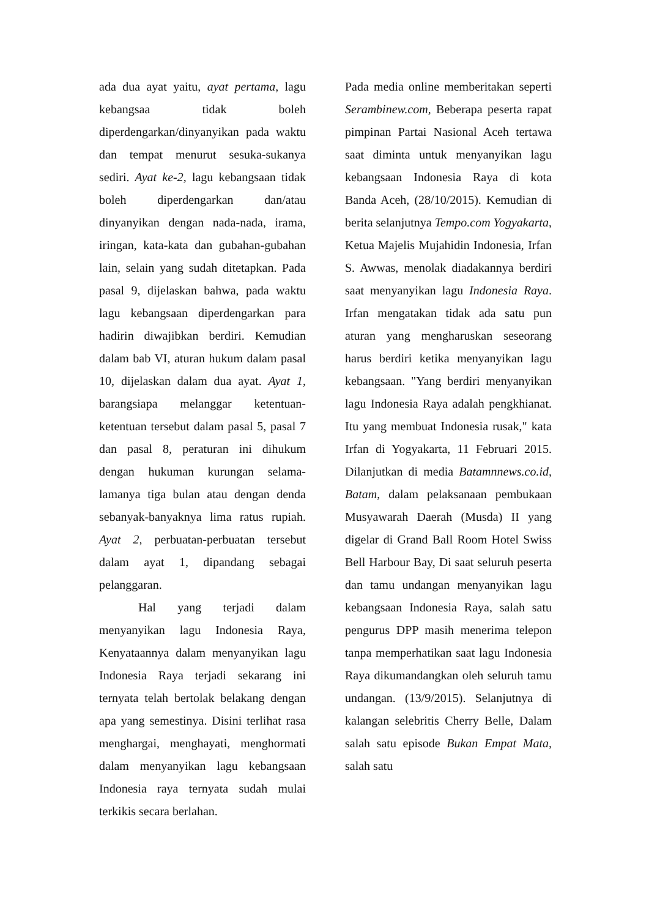ada dua ayat yaitu, ayat pertama, lagu kebangsaa tidak boleh diperdengarkan/dinyanyikan pada waktu dan tempat menurut sesuka-sukanya sediri. Ayat ke-2, lagu kebangsaan tidak boleh diperdengarkan dan/atau dinyanyikan dengan nada-nada, irama, iringan, kata-kata dan gubahan-gubahan lain, selain yang sudah ditetapkan. Pada pasal 9, dijelaskan bahwa, pada waktu lagu kebangsaan diperdengarkan para hadirin diwajibkan berdiri. Kemudian dalam bab VI, aturan hukum dalam pasal 10, dijelaskan dalam dua ayat. Ayat 1, barangsiapa melanggar ketentuan-ketentuan tersebut dalam pasal 5, pasal 7 dan pasal 8, peraturan ini dihukum dengan hukuman kurungan selama-lamanya tiga bulan atau dengan denda sebanyak-banyaknya lima ratus rupiah. Ayat 2, perbuatan-perbuatan tersebut dalam ayat 1, dipandang sebagai pelanggaran.
Hal yang terjadi dalam menyanyikan lagu Indonesia Raya, Kenyataannya dalam menyanyikan lagu Indonesia Raya terjadi sekarang ini ternyata telah bertolak belakang dengan apa yang semestinya. Disini terlihat rasa menghargai, menghayati, menghormati dalam menyanyikan lagu kebangsaan Indonesia raya ternyata sudah mulai terkikis secara berlahan.
Pada media online memberitakan seperti Serambinew.com, Beberapa peserta rapat pimpinan Partai Nasional Aceh tertawa saat diminta untuk menyanyikan lagu kebangsaan Indonesia Raya di kota Banda Aceh, (28/10/2015). Kemudian di berita selanjutnya Tempo.com Yogyakarta, Ketua Majelis Mujahidin Indonesia, Irfan S. Awwas, menolak diadakannya berdiri saat menyanyikan lagu Indonesia Raya. Irfan mengatakan tidak ada satu pun aturan yang mengharuskan seseorang harus berdiri ketika menyanyikan lagu kebangsaan. "Yang berdiri menyanyikan lagu Indonesia Raya adalah pengkhianat. Itu yang membuat Indonesia rusak," kata Irfan di Yogyakarta, 11 Februari 2015. Dilanjutkan di media Batamnnews.co.id, Batam, dalam pelaksanaan pembukaan Musyawarah Daerah (Musda) II yang digelar di Grand Ball Room Hotel Swiss Bell Harbour Bay, Di saat seluruh peserta dan tamu undangan menyanyikan lagu kebangsaan Indonesia Raya, salah satu pengurus DPP masih menerima telepon tanpa memperhatikan saat lagu Indonesia Raya dikumandangkan oleh seluruh tamu undangan. (13/9/2015). Selanjutnya di kalangan selebritis Cherry Belle, Dalam salah satu episode Bukan Empat Mata, salah satu